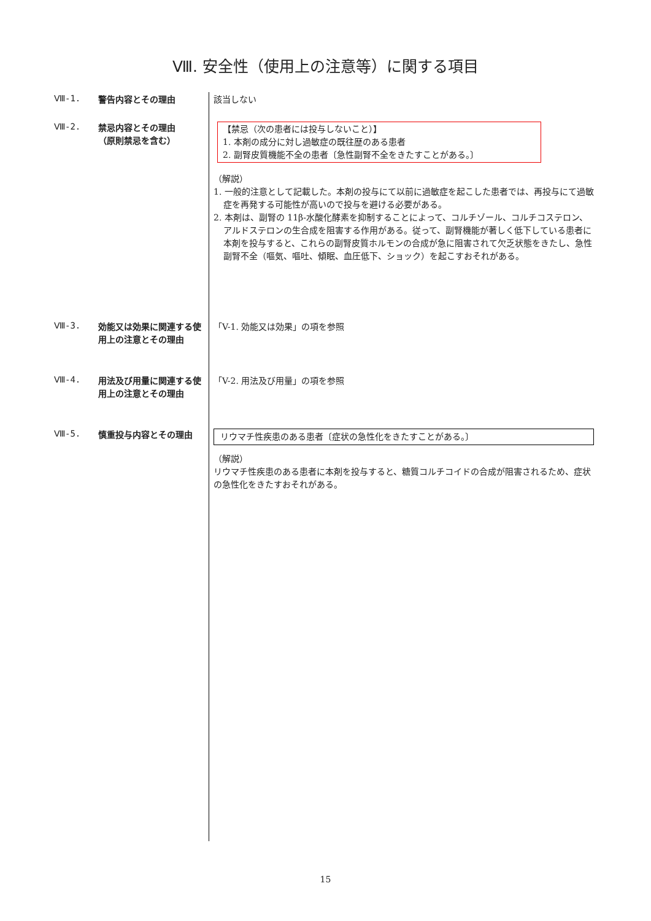Ⅷ. 安全性（使用上の注意等）に関する項目
Ⅷ-1.
警告内容とその理由 該当しない
Ⅷ-2.
禁忌内容とその理由
（原則禁忌を含む）
【禁忌（次の患者には投与しないこと）】
1. 本剤の成分に対し過敏症の既往歴のある患者
2. 副腎皮質機能不全の患者〔急性副腎不全をきたすことがある。〕
（解説）
1. 一般的注意として記載した。本剤の投与にて以前に過敏症を起こした患者では、再投与にて過敏症を再発する可能性が高いので投与を避ける必要がある。
2. 本剤は、副腎の 11β-水酸化酵素を抑制することによって、コルチゾール、コルチコステロン、アルドステロンの生合成を阻害する作用がある。従って、副腎機能が著しく低下している患者に本剤を投与すると、これらの副腎皮質ホルモンの合成が急に阻害されて欠乏状態をきたし、急性副腎不全（嘔気、嘔吐、傾眠、血圧低下、ショック）を起こすおそれがある。
Ⅷ-3.
効能又は効果に関連する使用上の注意とその理由
「V-1. 効能又は効果」の項を参照
Ⅷ-4.
用法及び用量に関連する使用上の注意とその理由
「V-2. 用法及び用量」の項を参照
Ⅷ-5.
慎重投与内容とその理由 リウマチ性疾患のある患者〔症状の急性化をきたすことがある。〕
（解説）
リウマチ性疾患のある患者に本剤を投与すると、糖質コルチコイドの合成が阻害されるため、症状の急性化をきたすおそれがある。
15